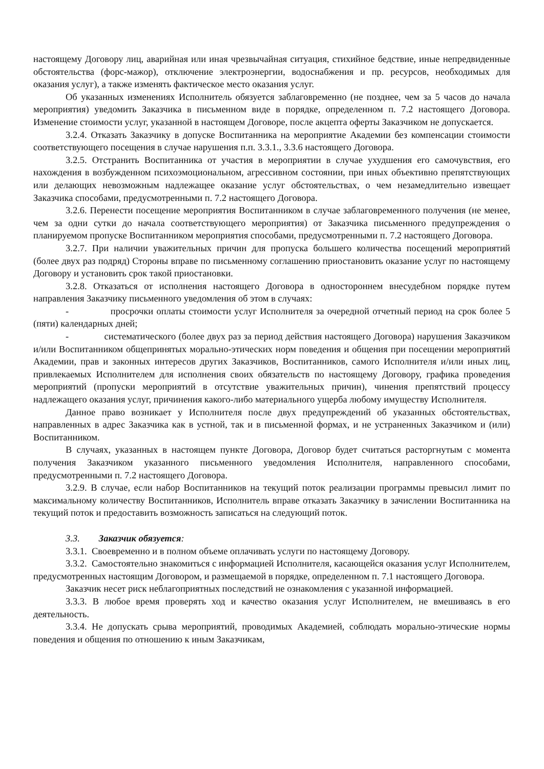настоящему Договору лиц, аварийная или иная чрезвычайная ситуация, стихийное бедствие, иные непредвиденные обстоятельства (форс-мажор), отключение электроэнергии, водоснабжения и пр. ресурсов, необходимых для оказания услуг), а также изменять фактическое место оказания услуг.
Об указанных изменениях Исполнитель обязуется заблаговременно (не позднее, чем за 5 часов до начала мероприятия) уведомить Заказчика в письменном виде в порядке, определенном п. 7.2 настоящего Договора. Изменение стоимости услуг, указанной в настоящем Договоре, после акцепта оферты Заказчиком не допускается.
3.2.4. Отказать Заказчику в допуске Воспитанника на мероприятие Академии без компенсации стоимости соответствующего посещения в случае нарушения п.п. 3.3.1., 3.3.6 настоящего Договора.
3.2.5. Отстранить Воспитанника от участия в мероприятии в случае ухудшения его самочувствия, его нахождения в возбужденном психоэмоциональном, агрессивном состоянии, при иных объективно препятствующих или делающих невозможным надлежащее оказание услуг обстоятельствах, о чем незамедлительно извещает Заказчика способами, предусмотренными п. 7.2 настоящего Договора.
3.2.6. Перенести посещение мероприятия Воспитанником в случае заблаговременного получения (не менее, чем за одни сутки до начала соответствующего мероприятия) от Заказчика письменного предупреждения о планируемом пропуске Воспитанником мероприятия способами, предусмотренными п. 7.2 настоящего Договора.
3.2.7. При наличии уважительных причин для пропуска большего количества посещений мероприятий (более двух раз подряд) Стороны вправе по письменному соглашению приостановить оказание услуг по настоящему Договору и установить срок такой приостановки.
3.2.8. Отказаться от исполнения настоящего Договора в одностороннем внесудебном порядке путем направления Заказчику письменного уведомления об этом в случаях:
- просрочки оплаты стоимости услуг Исполнителя за очередной отчетный период на срок более 5 (пяти) календарных дней;
- систематического (более двух раз за период действия настоящего Договора) нарушения Заказчиком и/или Воспитанником общепринятых морально-этических норм поведения и общения при посещении мероприятий Академии, прав и законных интересов других Заказчиков, Воспитанников, самого Исполнителя и/или иных лиц, привлекаемых Исполнителем для исполнения своих обязательств по настоящему Договору, графика проведения мероприятий (пропуски мероприятий в отсутствие уважительных причин), чинения препятствий процессу надлежащего оказания услуг, причинения какого-либо материального ущерба любому имуществу Исполнителя.
Данное право возникает у Исполнителя после двух предупреждений об указанных обстоятельствах, направленных в адрес Заказчика как в устной, так и в письменной формах, и не устраненных Заказчиком и (или) Воспитанником.
В случаях, указанных в настоящем пункте Договора, Договор будет считаться расторгнутым с момента получения Заказчиком указанного письменного уведомления Исполнителя, направленного способами, предусмотренными п. 7.2 настоящего Договора.
3.2.9. В случае, если набор Воспитанников на текущий поток реализации программы превысил лимит по максимальному количеству Воспитанников, Исполнитель вправе отказать Заказчику в зачислении Воспитанника на текущий поток и предоставить возможность записаться на следующий поток.
3.3. Заказчик обязуется:
3.3.1. Своевременно и в полном объеме оплачивать услуги по настоящему Договору.
3.3.2. Самостоятельно знакомиться с информацией Исполнителя, касающейся оказания услуг Исполнителем, предусмотренных настоящим Договором, и размещаемой в порядке, определенном п. 7.1 настоящего Договора.
Заказчик несет риск неблагоприятных последствий не ознакомления с указанной информацией.
3.3.3. В любое время проверять ход и качество оказания услуг Исполнителем, не вмешиваясь в его деятельность.
3.3.4. Не допускать срыва мероприятий, проводимых Академией, соблюдать морально-этические нормы поведения и общения по отношению к иным Заказчикам,